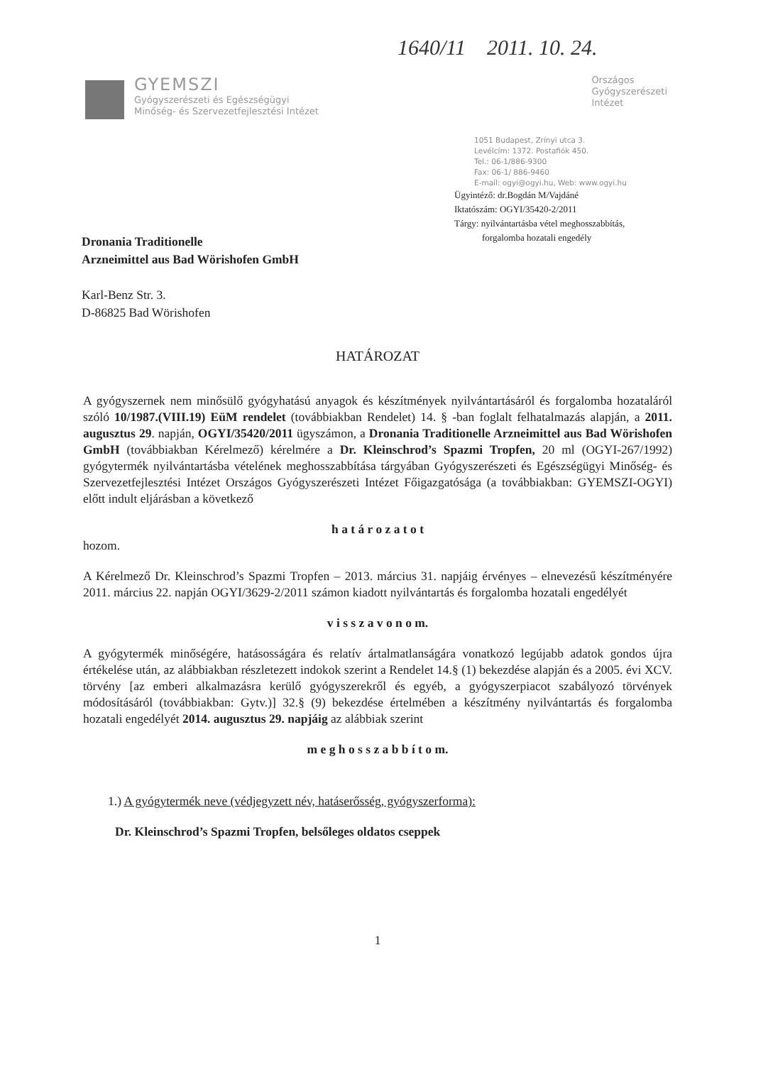1640/11 2011. 10. 24.
GYEMSZI
Gyógyszerészeti és Egészségügyi
Minőség- és Szervezetfejlesztési Intézet
Országos
Gyógyszerészeti
Intézet
1051 Budapest, Zrínyi utca 3.
Levélcím: 1372. Postafiók 450.
Tel.: 06-1/886-9300
Fax: 06-1/ 886-9460
E-mail: ogyi@ogyi.hu, Web: www.ogyi.hu
Ügyintéző: dr.Bogdán M/Vajdáné
Iktatószám: OGYI/35420-2/2011
Tárgy: nyilvántartásba vétel meghosszabbítás,
forgalomba hozatali engedély
Dronania Traditionelle
Arzneimittel aus Bad Wörishofen GmbH
Karl-Benz Str. 3.
D-86825 Bad Wörishofen
HATÁROZAT
A gyógyszernek nem minősülő gyógyhatású anyagok és készítmények nyilvántartásáról és forgalomba hozataláról szóló 10/1987.(VIII.19) EüM rendelet (továbbiakban Rendelet) 14. § -ban foglalt felhatalmazás alapján, a 2011. augusztus 29. napján, OGYI/35420/2011 ügyszámon, a Dronania Traditionelle Arzneimittel aus Bad Wörishofen GmbH (továbbiakban Kérelmező) kérelmére a Dr. Kleinschrod’s Spazmi Tropfen, 20 ml (OGYI-267/1992) gyógytermék nyilvántartásba vételének meghosszabbítása tárgyában Gyógyszerészeti és Egészségügyi Minőség- és Szervezetfejlesztési Intézet Országos Gyógyszerészeti Intézet Főigazgatósága (a továbbiakban: GYEMSZI-OGYI) előtt indult eljárásban a következő
h a t á r o z a t o t
hozom.
A Kérelmező Dr. Kleinschrod’s Spazmi Tropfen – 2013. március 31. napjáig érvényes – elnevezésű készítményére 2011. március 22. napján OGYI/3629-2/2011 számon kiadott nyilvántartás és forgalomba hozatali engedélyét
v i s s z a v o n o m.
A gyógytermék minőségére, hatásosságára és relatív ártalmatlanságára vonatkozó legújabb adatok gondos újra értékelése után, az alábbiakban részletezett indokok szerint a Rendelet 14.§ (1) bekezdése alapján és a 2005. évi XCV. törvény [az emberi alkalmazásra kerülő gyógyszerekről és egyéb, a gyógyszerpiacot szabályozó törvények módosításáról (továbbiakban: Gytv.)] 32.§ (9) bekezdése értelmében a készítmény nyilvántartás és forgalomba hozatali engedélyét 2014. augusztus 29. napjáig az alábbiak szerint
m e g h o s s z a b b í t o m.
1.) A gyógytermék neve (védjegyzett név, hatáserősség, gyógyszerforma):
Dr. Kleinschrod’s Spazmi Tropfen, belsőleges oldatos cseppek
1